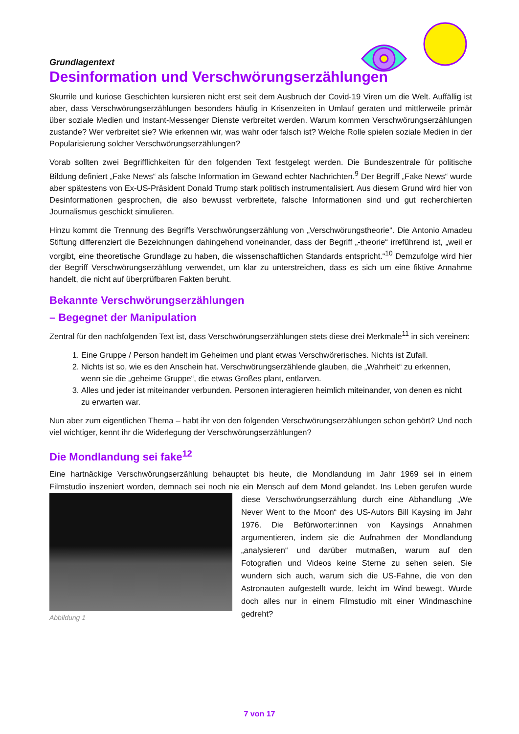Grundlagentext
Desinformation und Verschwörungserzählungen
Skurrile und kuriose Geschichten kursieren nicht erst seit dem Ausbruch der Covid-19 Viren um die Welt. Auffällig ist aber, dass Verschwörungserzählungen besonders häufig in Krisenzeiten in Umlauf geraten und mittlerweile primär über soziale Medien und Instant-Messenger Dienste verbreitet werden. Warum kommen Verschwörungserzählungen zustande? Wer verbreitet sie? Wie erkennen wir, was wahr oder falsch ist? Welche Rolle spielen soziale Medien in der Popularisierung solcher Verschwörungserzählungen?
Vorab sollten zwei Begrifflichkeiten für den folgenden Text festgelegt werden. Die Bundeszentrale für politische Bildung definiert „Fake News“ als falsche Information im Gewand echter Nachrichten.<sup>9</sup> Der Begriff „Fake News“ wurde aber spätestens von Ex-US-Präsident Donald Trump stark politisch instrumentalisiert. Aus diesem Grund wird hier von Desinformationen gesprochen, die also bewusst verbreitete, falsche Informationen sind und gut recherchierten Journalismus geschickt simulieren.
Hinzu kommt die Trennung des Begriffs Verschwörungserzählung von „Verschwörungstheorie“. Die Antonio Amadeu Stiftung differenziert die Bezeichnungen dahingehend voneinander, dass der Begriff „-theorie“ irreführend ist, „weil er vorgibt, eine theoretische Grundlage zu haben, die wissenschaftlichen Standards entspricht.“<sup>10</sup> Demzufolge wird hier der Begriff Verschwörungserzählung verwendet, um klar zu unterstreichen, dass es sich um eine fiktive Annahme handelt, die nicht auf überprüfbaren Fakten beruht.
Bekannte Verschwörungserzählungen
– Begegnet der Manipulation
Zentral für den nachfolgenden Text ist, dass Verschwörungserzählungen stets diese drei Merkmale<sup>11</sup> in sich vereinen:
1. Eine Gruppe / Person handelt im Geheimen und plant etwas Verschwörerisches. Nichts ist Zufall.
2. Nichts ist so, wie es den Anschein hat. Verschwörungserzählende glauben, die „Wahrheit“ zu erkennen, wenn sie die „geheime Gruppe“, die etwas Großes plant, entlarven.
3. Alles und jeder ist miteinander verbunden. Personen interagieren heimlich miteinander, von denen es nicht zu erwarten war.
Nun aber zum eigentlichen Thema – habt ihr von den folgenden Verschwörungserzählungen schon gehört? Und noch viel wichtiger, kennt ihr die Widerlegung der Verschwörungserzählungen?
Die Mondlandung sei fake<sup>12</sup>
Eine hartnäckige Verschwörungserzählung behauptet bis heute, die Mondlandung im Jahr 1969 sei in einem Filmstudio inszeniert worden, demnach sei noch nie ein Mensch auf dem Mond gelandet. Ins Leben gerufen Abbildung 1 wurde diese Verschwörungserzählung durch eine Abhandlung „We Never Went to the Moon“ des US-Autors Bill Kaysing im Jahr 1976. Die Befürworter:innen von Kaysings Annahmen argumentieren, indem sie die Aufnahmen der Mondlandung „analysieren“ und darüber mutmaßen, warum auf den Fotografien und Videos keine Sterne zu sehen seien. Sie wundern sich auch, warum sich die US-Fahne, die von den Astronauten aufgestellt wurde, leicht im Wind bewegt. Wurde doch alles nur in einem Filmstudio mit einer Windmaschine gedreht?
7 von 17